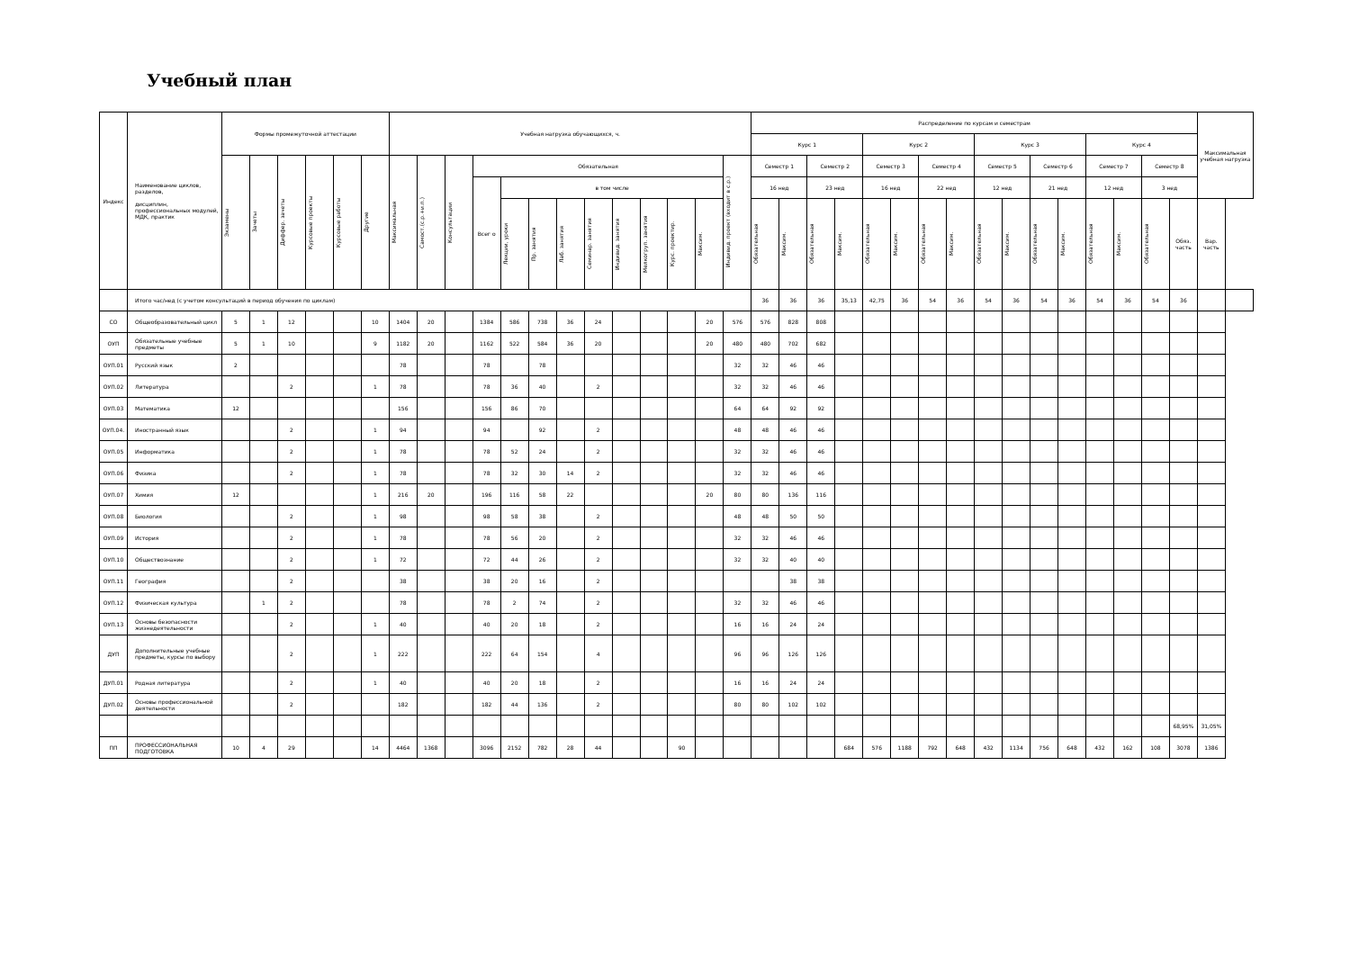Учебный план
| Индекс | Наименование циклов, разделов, дисциплин, профессиональных модулей, МДК, практик | Формы промежуточной аттестации | | | | | | Учебная нагрузка обучающихся, ч. | | | | | | | | | | | | | Распределение по курсам и семестрам | | | | | | | | | | | | | | | | Максимальная учебная нагрузка | |
| --- | --- | --- | --- | --- | --- | --- | --- | --- | --- | --- | --- | --- | --- | --- | --- | --- | --- | --- | --- | --- | --- | --- | --- | --- | --- | --- | --- | --- | --- | --- | --- | --- | --- | --- | --- | --- | --- | --- |
| | | | | | | | | | | | | | | | | | | | | | Курс 1 | | | | Курс 2 | | | | Курс 3 | | | | Курс 4 | | | | | |
| | | Экзамены | Зачеты | Диффер. зачеты | Курсовые проекты | Курсовые работы | Другие | Максимальная | Самост.(с.р.+и.п.) | Консультации | Обязательная | | | | | | | | | Индивид. проект (входит в с.р.) | Семестр 1 | | Семестр 2 | | Семестр 3 | | Семестр 4 | | Семестр 5 | | Семестр 6 | | Семестр 7 | | Семестр 8 | | | |
| | | | | | | | | | | | Всег о | в том числе | | | | | | | | | 16 нед | | 23 нед | | 16 нед | | 22 нед | | 12 нед | | 21 нед | | 12 нед | | 3 нед | | | |
| | | | | | | | | | | | | Лекции, уроки | Пр. занятия | Лаб. занятия | Семинар. занятия | Индивид. занятия | Мелкогруп. занятия | Курс. проектир. | Максим. | | Обязательная | Максим. | Обязательная | Максим. | Обязательная | Максим. | Обязательная | Максим. | Обязательная | Максим. | Обязательная | Максим. | Обязательная | Максим. | Обязательная | Обяз. часть | Вар. часть | |
| | Итого час/нед (с учетом консультаций в период обучения по циклам) | | | | | | | | | | | | | | | | | | | | 36 | 36 | 36 | 35,13 | 42,75 | 36 | 54 | 36 | 54 | 36 | 54 | 36 | 54 | 36 | 54 | 36 | | |
| СО | Общеобразовательный цикл | 5 | 1 | 12 | | | 10 | 1404 | 20 | | 1384 | 586 | 738 | 36 | 24 | | | | 20 | 576 | 576 | 828 | 808 | | | | | | | | | | | | | | | |
| ОУП | Обязательные учебные предметы | 5 | 1 | 10 | | | 9 | 1182 | 20 | | 1162 | 522 | 584 | 36 | 20 | | | | 20 | 480 | 480 | 702 | 682 | | | | | | | | | | | | | | | |
| ОУП.01 | Русский язык | 2 | | | | | | 78 | | | 78 | | 78 | | | | | | | 32 | 32 | 46 | 46 | | | | | | | | | | | | | | | |
| ОУП.02 | Литература | | | 2 | | | 1 | 78 | | | 78 | 36 | 40 | | 2 | | | | | 32 | 32 | 46 | 46 | | | | | | | | | | | | | | | |
| ОУП.03 | Математика | 12 | | | | | | 156 | | | 156 | 86 | 70 | | | | | | | 64 | 64 | 92 | 92 | | | | | | | | | | | | | | | |
| ОУП.04. | Иностранный язык | | | 2 | | | 1 | 94 | | | 94 | | 92 | | 2 | | | | | 48 | 48 | 46 | 46 | | | | | | | | | | | | | | | |
| ОУП.05 | Информатика | | | 2 | | | 1 | 78 | | | 78 | 52 | 24 | | 2 | | | | | 32 | 32 | 46 | 46 | | | | | | | | | | | | | | | |
| ОУП.06 | Физика | | | 2 | | | 1 | 78 | | | 78 | 32 | 30 | 14 | 2 | | | | | 32 | 32 | 46 | 46 | | | | | | | | | | | | | | | |
| ОУП.07 | Химия | 12 | | | | | 1 | 216 | 20 | | 196 | 116 | 58 | 22 | | | | | 20 | 80 | 80 | 136 | 116 | | | | | | | | | | | | | | | |
| ОУП.08 | Биология | | | 2 | | | 1 | 98 | | | 98 | 58 | 38 | | 2 | | | | | 48 | 48 | 50 | 50 | | | | | | | | | | | | | | | |
| ОУП.09 | История | | | 2 | | | 1 | 78 | | | 78 | 56 | 20 | | 2 | | | | | 32 | 32 | 46 | 46 | | | | | | | | | | | | | | | |
| ОУП.10 | Обществознание | | | 2 | | | 1 | 72 | | | 72 | 44 | 26 | | 2 | | | | | 32 | 32 | 40 | 40 | | | | | | | | | | | | | | | |
| ОУП.11 | География | | | 2 | | | | 38 | | | 38 | 20 | 16 | | 2 | | | | | | | 38 | 38 | | | | | | | | | | | | | | | |
| ОУП.12 | Физическая культура | | 1 | 2 | | | | 78 | | | 78 | 2 | 74 | | 2 | | | | | 32 | 32 | 46 | 46 | | | | | | | | | | | | | | | |
| ОУП.13 | Основы безопасности жизнедеятельности | | | 2 | | | 1 | 40 | | | 40 | 20 | 18 | | 2 | | | | | 16 | 16 | 24 | 24 | | | | | | | | | | | | | | | |
| ДУП | Дополнительные учебные предметы, курсы по выбору | | | 2 | | | 1 | 222 | | | 222 | 64 | 154 | | 4 | | | | | 96 | 96 | 126 | 126 | | | | | | | | | | | | | | | |
| ДУП.01 | Родная литература | | | 2 | | | 1 | 40 | | | 40 | 20 | 18 | | 2 | | | | | 16 | 16 | 24 | 24 | | | | | | | | | | | | | | | |
| ДУП.02 | Основы профессиональной деятельности | | | 2 | | | | 182 | | | 182 | 44 | 136 | | 2 | | | | | 80 | 80 | 102 | 102 | | | | | | | | | | | | | | | |
| | | | | | | | | | | | | | | | | | | | | | | | | | | | | | | | | | | | | 68,95% | 31,05% | |
| ПП | ПРОФЕССИОНАЛЬНАЯ ПОДГОТОВКА | 10 | 4 | 29 | | | 14 | 4464 | 1368 | | 3096 | 2152 | 782 | 28 | 44 | | | 90 | | | | | | 684 | 576 | 1188 | 792 | 648 | 432 | 1134 | 756 | 648 | 432 | 162 | 108 | 3078 | 1386 | |